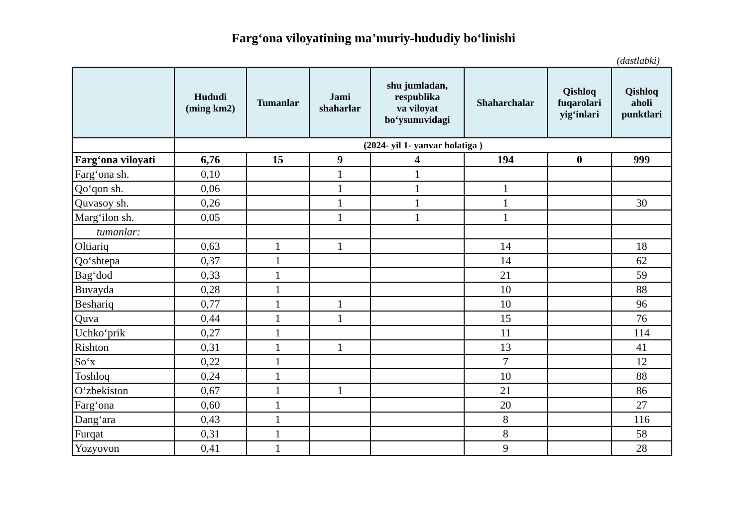Farg‘ona viloyatining ma’muriy-hududiy bo‘linishi
(dastlabki)
| | Hududi (ming km2) | Tumanlar | Jami shaharlar | shu jumladan, respublika va viloyat bo‘ysunuvidagi | Shaharchalar | Qishloq fuqarolari yig‘inlari | Qishloq aholi punktlari |
| --- | --- | --- | --- | --- | --- | --- | --- |
| | (2024- yil 1- yanvar holatiga ) | | | | | | |
| Farg‘ona viloyati | 6,76 | 15 | 9 | 4 | 194 | 0 | 999 |
| Farg‘ona sh. | 0,10 | | 1 | 1 | | | |
| Qo‘qon sh. | 0,06 | | 1 | 1 | 1 | | |
| Quvasoy sh. | 0,26 | | 1 | 1 | 1 | | 30 |
| Marg‘ilon sh. | 0,05 | | 1 | 1 | 1 | | |
| tumanlar: | | | | | | | |
| Oltiariq | 0,63 | 1 | 1 | | 14 | | 18 |
| Qo‘shtepa | 0,37 | 1 | | | 14 | | 62 |
| Bag‘dod | 0,33 | 1 | | | 21 | | 59 |
| Buvayda | 0,28 | 1 | | | 10 | | 88 |
| Beshariq | 0,77 | 1 | 1 | | 10 | | 96 |
| Quva | 0,44 | 1 | 1 | | 15 | | 76 |
| Uchko‘prik | 0,27 | 1 | | | 11 | | 114 |
| Rishton | 0,31 | 1 | 1 | | 13 | | 41 |
| So‘x | 0,22 | 1 | | | 7 | | 12 |
| Toshloq | 0,24 | 1 | | | 10 | | 88 |
| O‘zbekiston | 0,67 | 1 | 1 | | 21 | | 86 |
| Farg‘ona | 0,60 | 1 | | | 20 | | 27 |
| Dang‘ara | 0,43 | 1 | | | 8 | | 116 |
| Furqat | 0,31 | 1 | | | 8 | | 58 |
| Yozyovon | 0,41 | 1 | | | 9 | | 28 |